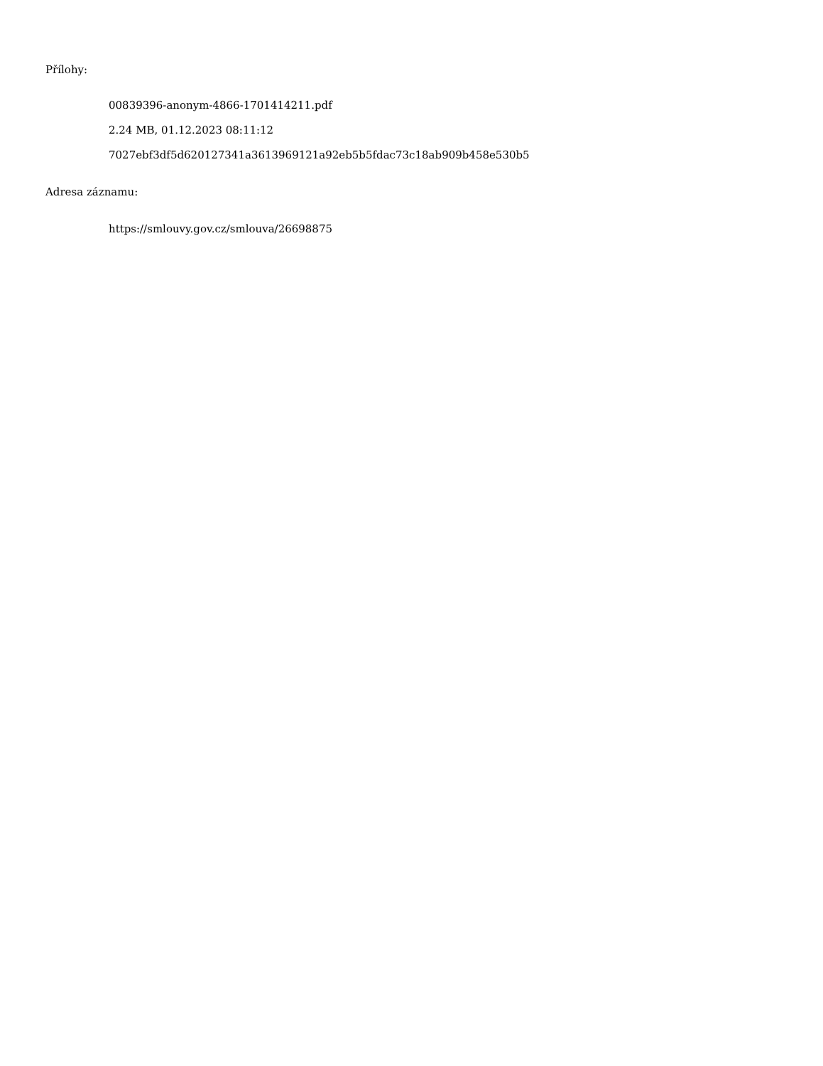Přílohy:
00839396-anonym-4866-1701414211.pdf
2.24 MB, 01.12.2023 08:11:12
7027ebf3df5d620127341a3613969121a92eb5b5fdac73c18ab909b458e530b5
Adresa záznamu:
https://smlouvy.gov.cz/smlouva/26698875